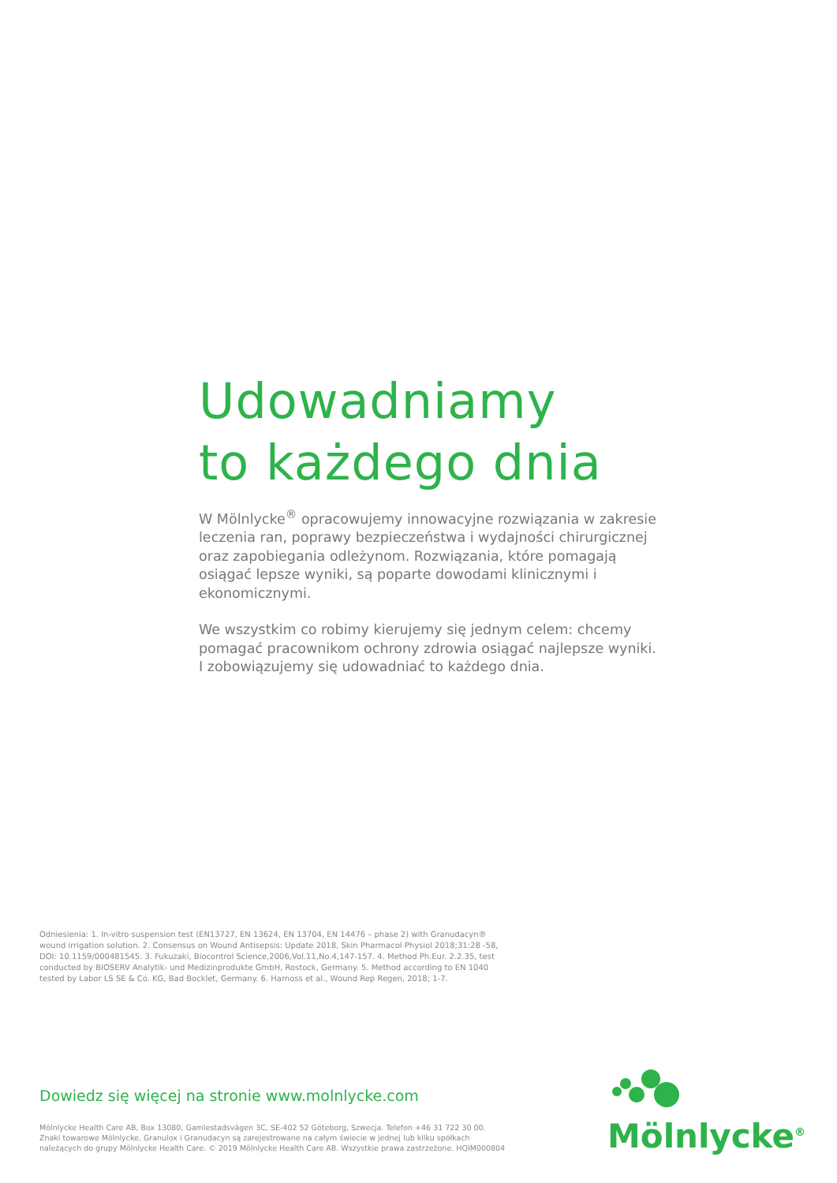Udowadniamy
to każdego dnia
W Mölnlycke<sup>®</sup> opracowujemy innowacyjne rozwiązania w zakresie leczenia ran, poprawy bezpieczeństwa i wydajności chirurgicznej oraz zapobiegania odleżynom. Rozwiązania, które pomagają osiągać lepsze wyniki, są poparte dowodami klinicznymi i ekonomicznymi.
We wszystkim co robimy kierujemy się jednym celem: chcemy pomagać pracownikom ochrony zdrowia osiągać najlepsze wyniki. I zobowiązujemy się udowadniać to każdego dnia.
Odniesienia: 1. In-vitro suspension test (EN13727, EN 13624, EN 13704, EN 14476 – phase 2) with Granudacyn® wound irrigation solution. 2. Consensus on Wound Antisepsis: Update 2018, Skin Pharmacol Physiol 2018;31:28 -58, DOI: 10.1159/000481545. 3. Fukuzaki, Biocontrol Science,2006,Vol.11,No.4,147-157. 4. Method Ph.Eur. 2.2.35, test conducted by BIOSERV Analytik- und Medizinprodukte GmbH, Rostock, Germany. 5. Method according to EN 1040 tested by Labor LS SE & Co. KG, Bad Bocklet, Germany. 6. Harnoss et al., Wound Rep Regen, 2018; 1-7.
Dowiedz się więcej na stronie www.molnlycke.com
Mölnlycke Health Care AB, Box 13080, Gamlestadsvägen 3C, SE-402 52 Göteborg, Szwecja. Telefon +46 31 722 30 00.
Znaki towarowe Mölnlycke, Granulox i Granudacyn są zarejestrowane na całym świecie w jednej lub kilku spółkach należących do grupy Mölnlycke Health Care. © 2019 Mölnlycke Health Care AB. Wszystkie prawa zastrzeżone. HQIM000804
Mölnlycke<sup>®</sup>